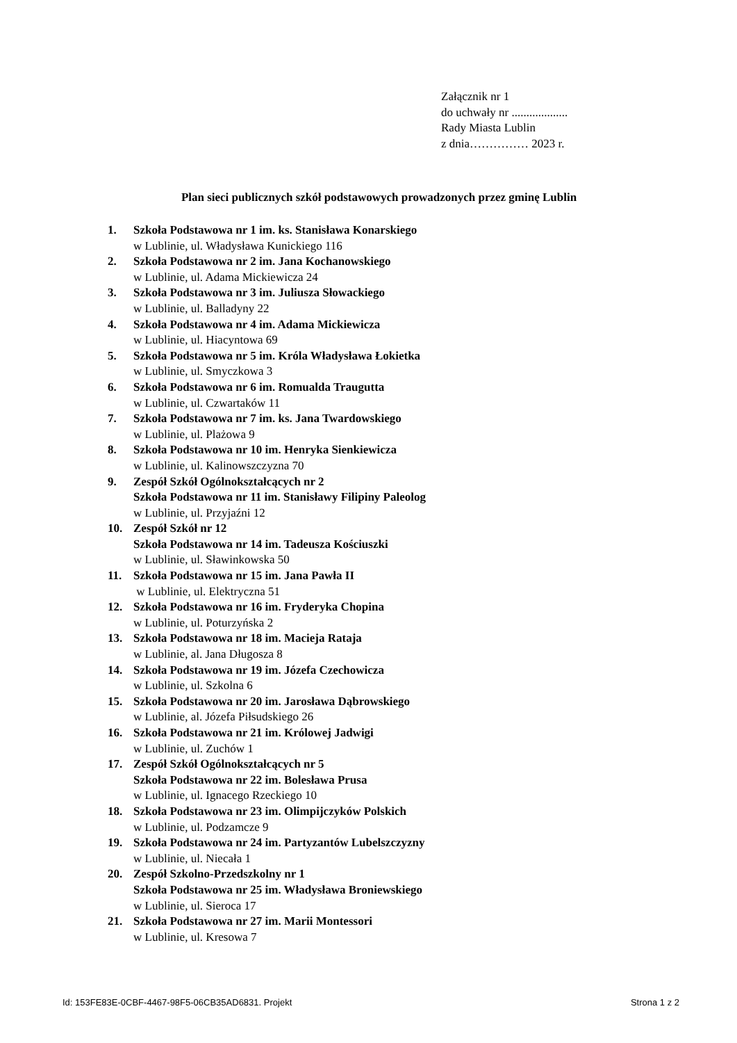Załącznik nr 1
do uchwały nr ...................
Rady Miasta Lublin
z dnia…………… 2023 r.
Plan sieci publicznych szkół podstawowych prowadzonych przez gminę Lublin
1. Szkoła Podstawowa nr 1 im. ks. Stanisława Konarskiego
w Lublinie, ul. Władysława Kunickiego 116
2. Szkoła Podstawowa nr 2 im. Jana Kochanowskiego
w Lublinie, ul. Adama Mickiewicza 24
3. Szkoła Podstawowa nr 3 im. Juliusza Słowackiego
w Lublinie, ul. Balladyny 22
4. Szkoła Podstawowa nr 4 im. Adama Mickiewicza
w Lublinie, ul. Hiacyntowa 69
5. Szkoła Podstawowa nr 5 im. Króla Władysława Łokietka
w Lublinie, ul. Smyczkowa 3
6. Szkoła Podstawowa nr 6 im. Romualda Traugutta
w Lublinie, ul. Czwartaków 11
7. Szkoła Podstawowa nr 7 im. ks. Jana Twardowskiego
w Lublinie, ul. Plażowa 9
8. Szkoła Podstawowa nr 10 im. Henryka Sienkiewicza
w Lublinie, ul. Kalinowszczyzna 70
9. Zespół Szkół Ogólnokształcących nr 2
Szkoła Podstawowa nr 11 im. Stanisławy Filipiny Paleolog
w Lublinie, ul. Przyjaźni 12
10. Zespół Szkół nr 12
Szkoła Podstawowa nr 14 im. Tadeusza Kościuszki
w Lublinie, ul. Sławinkowska 50
11. Szkoła Podstawowa nr 15 im. Jana Pawła II
w Lublinie, ul. Elektryczna 51
12. Szkoła Podstawowa nr 16 im. Fryderyka Chopina
w Lublinie, ul. Poturzyńska 2
13. Szkoła Podstawowa nr 18 im. Macieja Rataja
w Lublinie, al. Jana Długosza 8
14. Szkoła Podstawowa nr 19 im. Józefa Czechowicza
w Lublinie, ul. Szkolna 6
15. Szkoła Podstawowa nr 20 im. Jarosława Dąbrowskiego
w Lublinie, al. Józefa Piłsudskiego 26
16. Szkoła Podstawowa nr 21 im. Królowej Jadwigi
w Lublinie, ul. Zuchów 1
17. Zespół Szkół Ogólnokształcących nr 5
Szkoła Podstawowa nr 22 im. Bolesława Prusa
w Lublinie, ul. Ignacego Rzeckiego 10
18. Szkoła Podstawowa nr 23 im. Olimpijczyków Polskich
w Lublinie, ul. Podzamcze 9
19. Szkoła Podstawowa nr 24 im. Partyzantów Lubelszczyzny
w Lublinie, ul. Niecała 1
20. Zespół Szkolno-Przedszkolny nr 1
Szkoła Podstawowa nr 25 im. Władysława Broniewskiego
w Lublinie, ul. Sieroca 17
21. Szkoła Podstawowa nr 27 im. Marii Montessori
w Lublinie, ul. Kresowa 7
Id: 153FE83E-0CBF-4467-98F5-06CB35AD6831. Projekt Strona 1 z 2